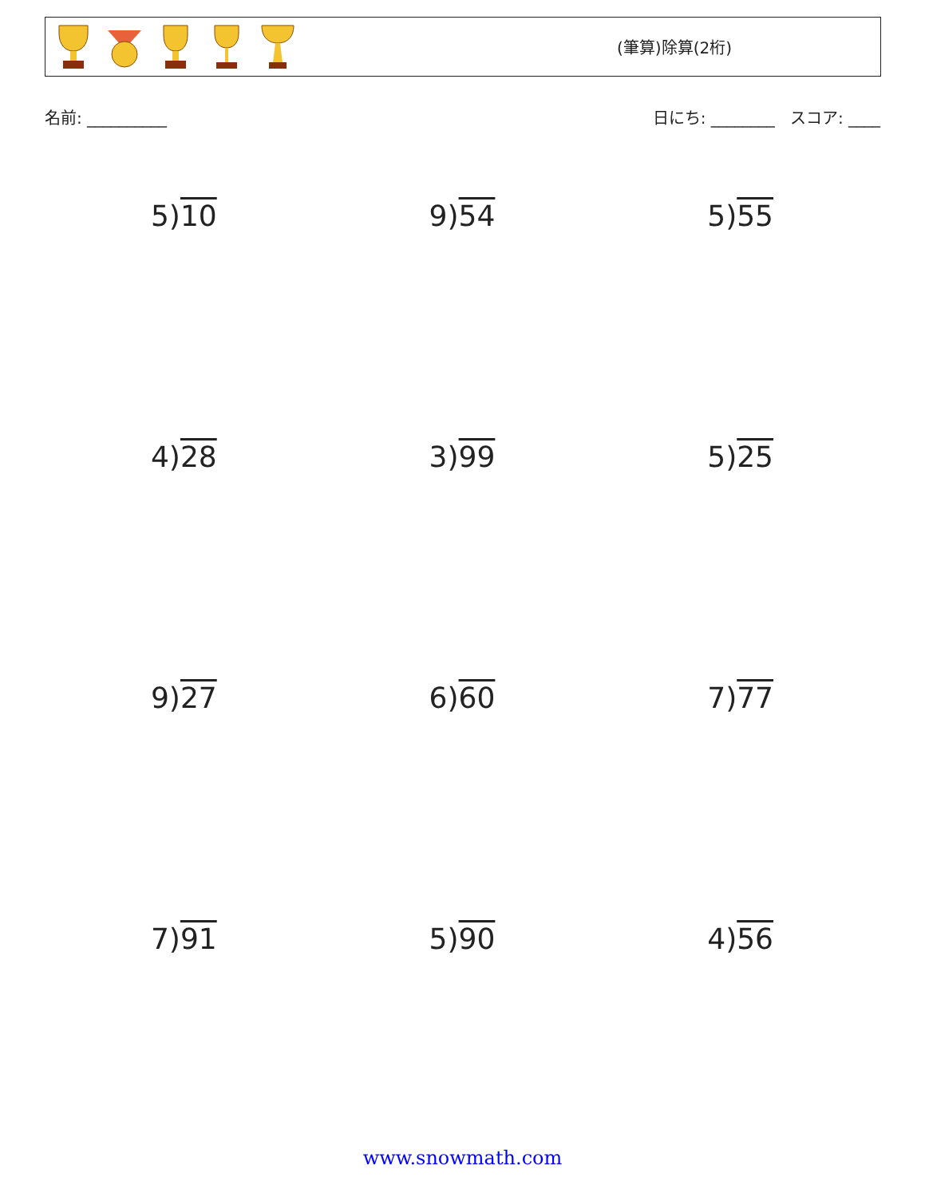(筆算)除算(2桁)
名前: __________ 日にち: ________ スコア: ____
5)10
9)54
5)55
4)28
3)99
5)25
9)27
6)60
7)77
7)91
5)90
4)56
www.snowmath.com